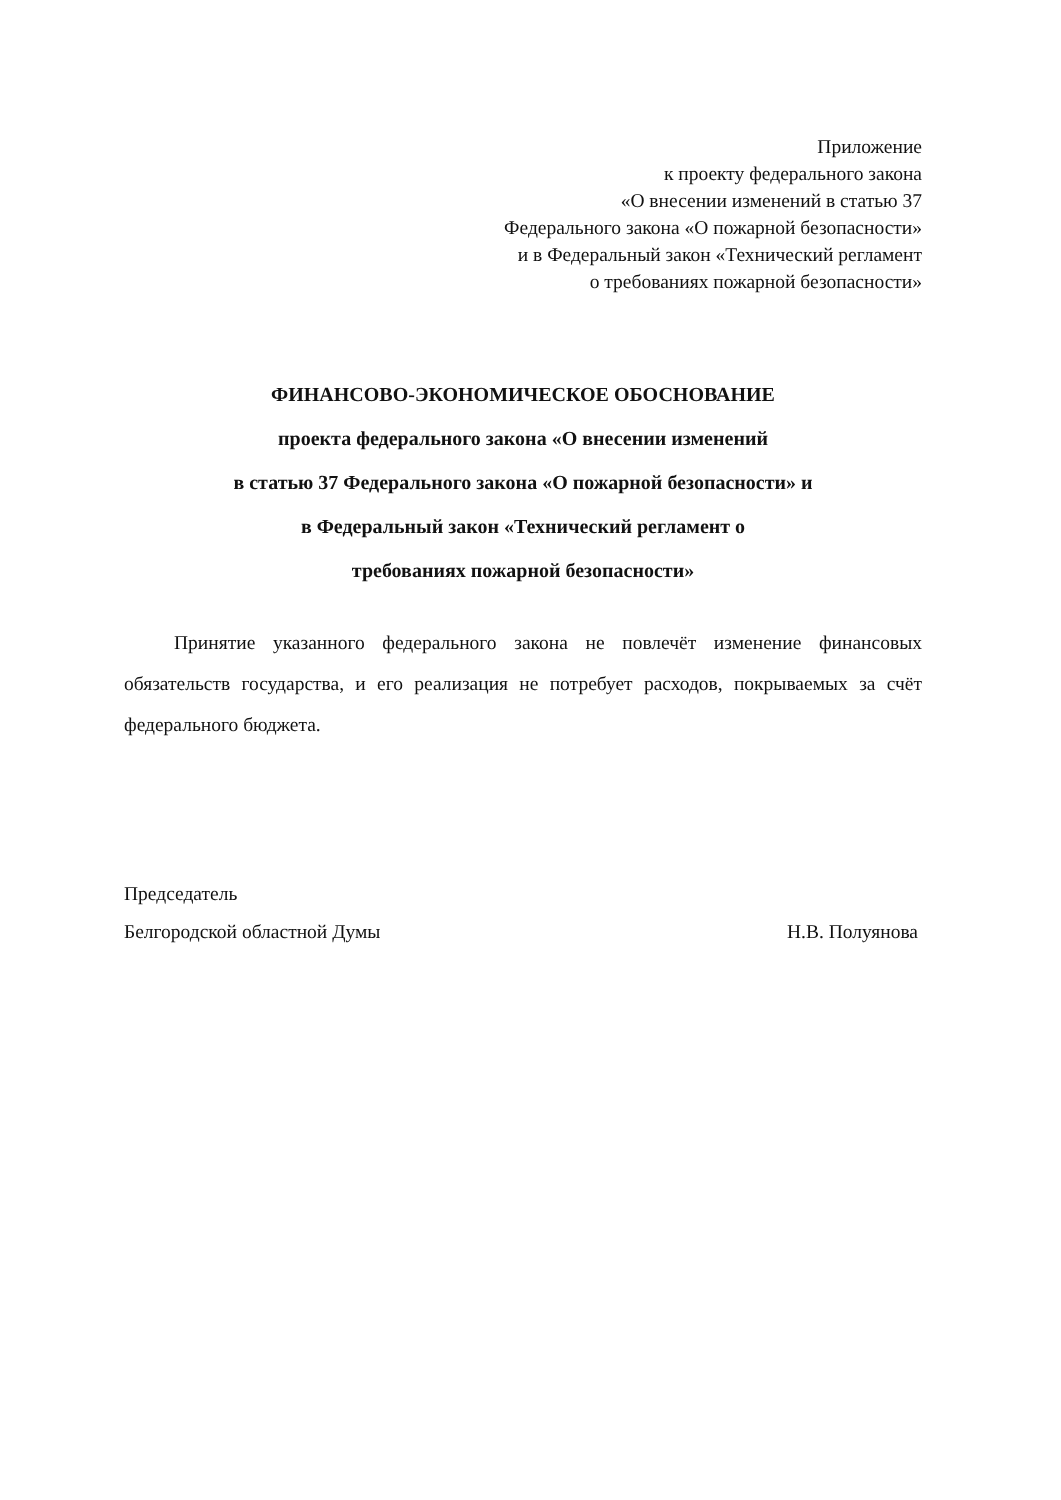Приложение
к проекту федерального закона
«О внесении изменений в статью 37
Федерального закона «О пожарной безопасности»
и в Федеральный закон «Технический регламент
о требованиях пожарной безопасности»
ФИНАНСОВО-ЭКОНОМИЧЕСКОЕ ОБОСНОВАНИЕ
проекта федерального закона «О внесении изменений
в статью 37 Федерального закона «О пожарной безопасности» и
в Федеральный закон «Технический регламент о
требованиях пожарной безопасности»
Принятие указанного федерального закона не повлечёт изменение финансовых обязательств государства, и его реализация не потребует расходов, покрываемых за счёт федерального бюджета.
Председатель
Белгородской областной Думы
Н.В. Полуянова